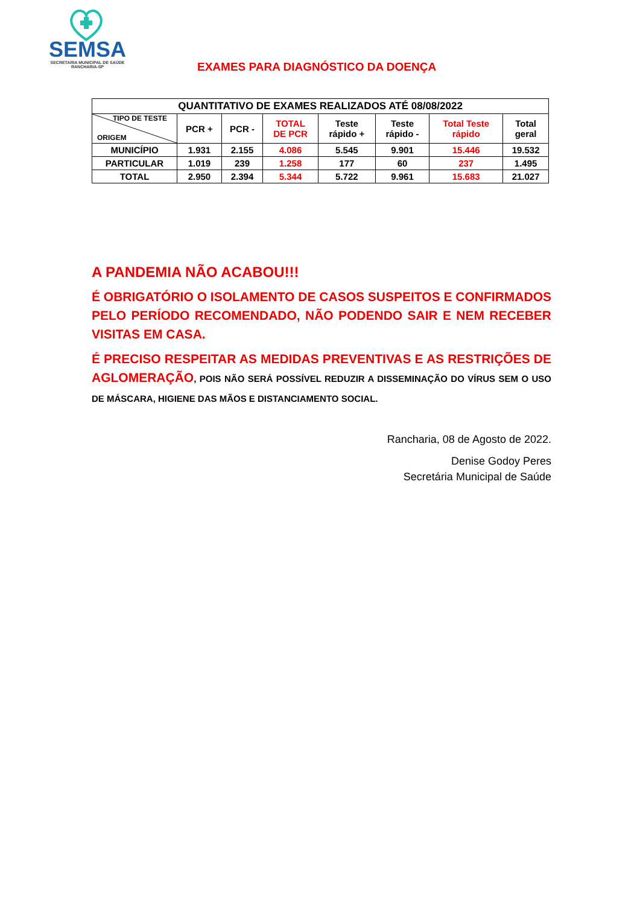SEMSA
SECRETARIA MUNICIPAL DE SAÚDE
RANCHARIA-SP
EXAMES PARA DIAGNÓSTICO DA DOENÇA
| QUANTITATIVO DE EXAMES REALIZADOS ATÉ 08/08/2022 | | | | | | | |
| --- | --- | --- | --- | --- | --- | --- | --- |
| TIPO DE TESTE ORIGEM | PCR + | PCR - | TOTAL DE PCR | Teste rápido + | Teste rápido - | Total Teste rápido | Total geral |
| MUNICÍPIO | 1.931 | 2.155 | 4.086 | 5.545 | 9.901 | 15.446 | 19.532 |
| PARTICULAR | 1.019 | 239 | 1.258 | 177 | 60 | 237 | 1.495 |
| TOTAL | 2.950 | 2.394 | 5.344 | 5.722 | 9.961 | 15.683 | 21.027 |
A PANDEMIA NÃO ACABOU!!!
É OBRIGATÓRIO O ISOLAMENTO DE CASOS SUSPEITOS E CONFIRMADOS PELO PERÍODO RECOMENDADO, NÃO PODENDO SAIR E NEM RECEBER VISITAS EM CASA.
É PRECISO RESPEITAR AS MEDIDAS PREVENTIVAS E AS RESTRIÇÕES DE AGLOMERAÇÃO, POIS NÃO SERÁ POSSÍVEL REDUZIR A DISSEMINAÇÃO DO VÍRUS SEM O USO DE MÁSCARA, HIGIENE DAS MÃOS E DISTANCIAMENTO SOCIAL.
Rancharia, 08 de Agosto de 2022.
Denise Godoy Peres
Secretária Municipal de Saúde